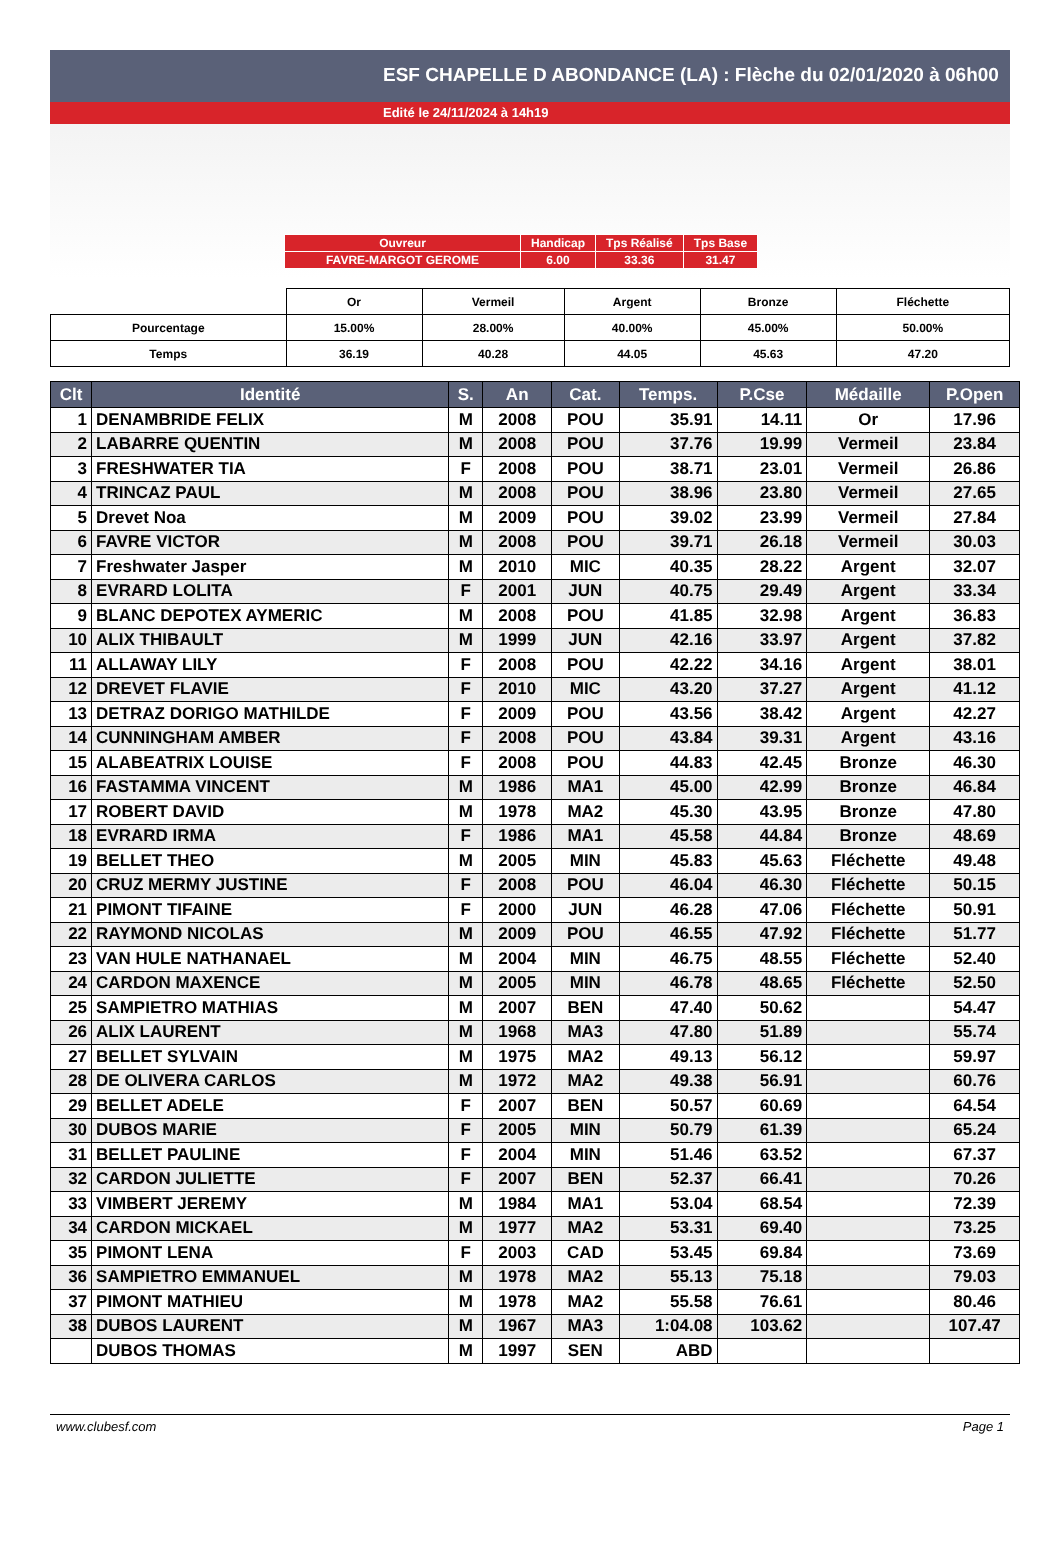ESF CHAPELLE D ABONDANCE (LA) : Flèche du 02/01/2020 à 06h00
Edité le 24/11/2024 à 14h19
| Ouvreur | Handicap | Tps Réalisé | Tps Base |
| FAVRE-MARGOT GEROME | 6.00 | 33.36 | 31.47 |
| | Or | Vermeil | Argent | Bronze | Fléchette |
| Pourcentage | 15.00% | 28.00% | 40.00% | 45.00% | 50.00% |
| Temps | 36.19 | 40.28 | 44.05 | 45.63 | 47.20 |
| Clt | Identité | S. | An | Cat. | Temps. | P.Cse | Médaille | P.Open |
| --- | --- | --- | --- | --- | --- | --- | --- | --- |
| 1 | DENAMBRIDE FELIX | M | 2008 | POU | 35.91 | 14.11 | Or | 17.96 |
| 2 | LABARRE QUENTIN | M | 2008 | POU | 37.76 | 19.99 | Vermeil | 23.84 |
| 3 | FRESHWATER TIA | F | 2008 | POU | 38.71 | 23.01 | Vermeil | 26.86 |
| 4 | TRINCAZ PAUL | M | 2008 | POU | 38.96 | 23.80 | Vermeil | 27.65 |
| 5 | Drevet Noa | M | 2009 | POU | 39.02 | 23.99 | Vermeil | 27.84 |
| 6 | FAVRE VICTOR | M | 2008 | POU | 39.71 | 26.18 | Vermeil | 30.03 |
| 7 | Freshwater Jasper | M | 2010 | MIC | 40.35 | 28.22 | Argent | 32.07 |
| 8 | EVRARD LOLITA | F | 2001 | JUN | 40.75 | 29.49 | Argent | 33.34 |
| 9 | BLANC DEPOTEX AYMERIC | M | 2008 | POU | 41.85 | 32.98 | Argent | 36.83 |
| 10 | ALIX THIBAULT | M | 1999 | JUN | 42.16 | 33.97 | Argent | 37.82 |
| 11 | ALLAWAY LILY | F | 2008 | POU | 42.22 | 34.16 | Argent | 38.01 |
| 12 | DREVET FLAVIE | F | 2010 | MIC | 43.20 | 37.27 | Argent | 41.12 |
| 13 | DETRAZ DORIGO MATHILDE | F | 2009 | POU | 43.56 | 38.42 | Argent | 42.27 |
| 14 | CUNNINGHAM AMBER | F | 2008 | POU | 43.84 | 39.31 | Argent | 43.16 |
| 15 | ALABEATRIX LOUISE | F | 2008 | POU | 44.83 | 42.45 | Bronze | 46.30 |
| 16 | FASTAMMA VINCENT | M | 1986 | MA1 | 45.00 | 42.99 | Bronze | 46.84 |
| 17 | ROBERT DAVID | M | 1978 | MA2 | 45.30 | 43.95 | Bronze | 47.80 |
| 18 | EVRARD IRMA | F | 1986 | MA1 | 45.58 | 44.84 | Bronze | 48.69 |
| 19 | BELLET THEO | M | 2005 | MIN | 45.83 | 45.63 | Fléchette | 49.48 |
| 20 | CRUZ MERMY JUSTINE | F | 2008 | POU | 46.04 | 46.30 | Fléchette | 50.15 |
| 21 | PIMONT TIFAINE | F | 2000 | JUN | 46.28 | 47.06 | Fléchette | 50.91 |
| 22 | RAYMOND NICOLAS | M | 2009 | POU | 46.55 | 47.92 | Fléchette | 51.77 |
| 23 | VAN HULE NATHANAEL | M | 2004 | MIN | 46.75 | 48.55 | Fléchette | 52.40 |
| 24 | CARDON MAXENCE | M | 2005 | MIN | 46.78 | 48.65 | Fléchette | 52.50 |
| 25 | SAMPIETRO MATHIAS | M | 2007 | BEN | 47.40 | 50.62 | | 54.47 |
| 26 | ALIX LAURENT | M | 1968 | MA3 | 47.80 | 51.89 | | 55.74 |
| 27 | BELLET SYLVAIN | M | 1975 | MA2 | 49.13 | 56.12 | | 59.97 |
| 28 | DE OLIVERA CARLOS | M | 1972 | MA2 | 49.38 | 56.91 | | 60.76 |
| 29 | BELLET ADELE | F | 2007 | BEN | 50.57 | 60.69 | | 64.54 |
| 30 | DUBOS MARIE | F | 2005 | MIN | 50.79 | 61.39 | | 65.24 |
| 31 | BELLET PAULINE | F | 2004 | MIN | 51.46 | 63.52 | | 67.37 |
| 32 | CARDON JULIETTE | F | 2007 | BEN | 52.37 | 66.41 | | 70.26 |
| 33 | VIMBERT JEREMY | M | 1984 | MA1 | 53.04 | 68.54 | | 72.39 |
| 34 | CARDON MICKAEL | M | 1977 | MA2 | 53.31 | 69.40 | | 73.25 |
| 35 | PIMONT LENA | F | 2003 | CAD | 53.45 | 69.84 | | 73.69 |
| 36 | SAMPIETRO EMMANUEL | M | 1978 | MA2 | 55.13 | 75.18 | | 79.03 |
| 37 | PIMONT MATHIEU | M | 1978 | MA2 | 55.58 | 76.61 | | 80.46 |
| 38 | DUBOS LAURENT | M | 1967 | MA3 | 1:04.08 | 103.62 | | 107.47 |
| | DUBOS THOMAS | M | 1997 | SEN | ABD | | | |
www.clubesf.com Page 1